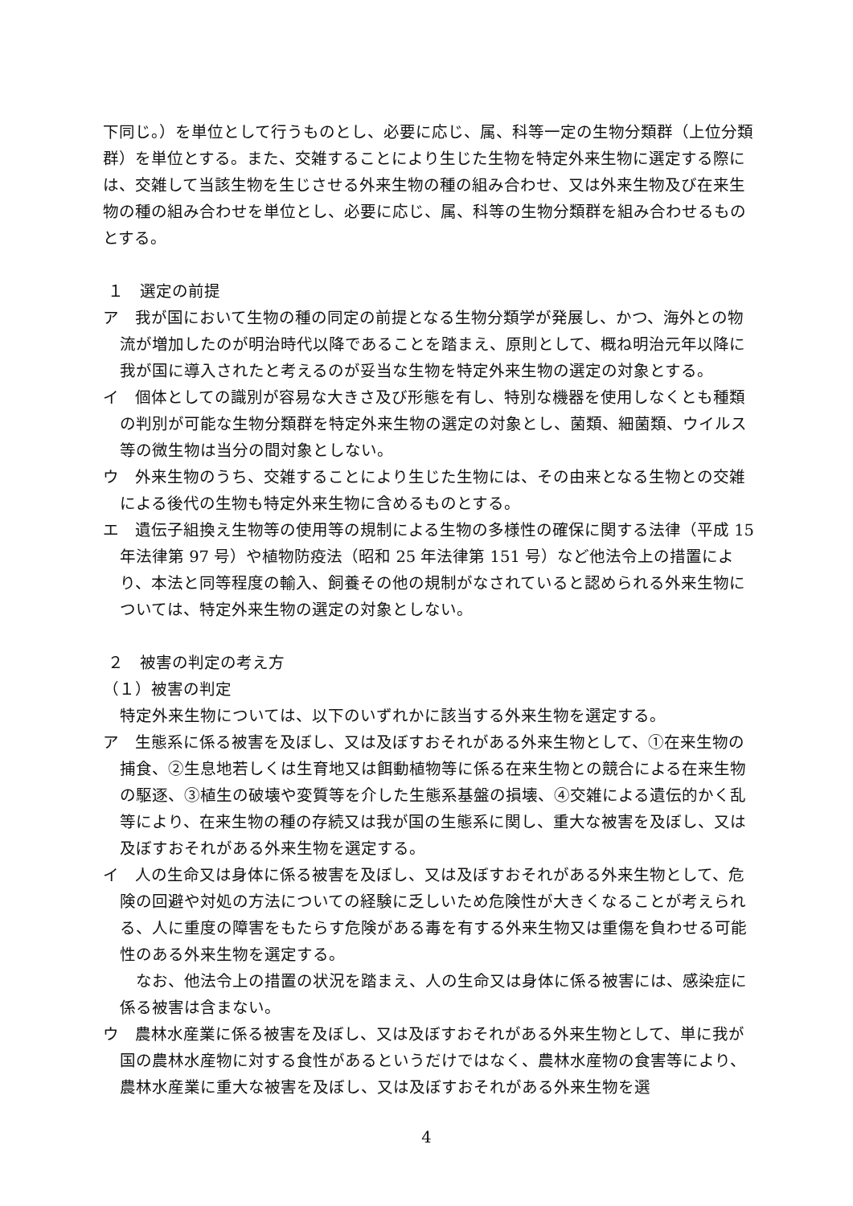下同じ。）を単位として行うものとし、必要に応じ、属、科等一定の生物分類群（上位分類群）を単位とする。また、交雑することにより生じた生物を特定外来生物に選定する際には、交雑して当該生物を生じさせる外来生物の種の組み合わせ、又は外来生物及び在来生物の種の組み合わせを単位とし、必要に応じ、属、科等の生物分類群を組み合わせるものとする。
１　選定の前提
ア　我が国において生物の種の同定の前提となる生物分類学が発展し、かつ、海外との物流が増加したのが明治時代以降であることを踏まえ、原則として、概ね明治元年以降に我が国に導入されたと考えるのが妥当な生物を特定外来生物の選定の対象とする。
イ　個体としての識別が容易な大きさ及び形態を有し、特別な機器を使用しなくとも種類の判別が可能な生物分類群を特定外来生物の選定の対象とし、菌類、細菌類、ウイルス等の微生物は当分の間対象としない。
ウ　外来生物のうち、交雑することにより生じた生物には、その由来となる生物との交雑による後代の生物も特定外来生物に含めるものとする。
エ　遺伝子組換え生物等の使用等の規制による生物の多様性の確保に関する法律（平成 15 年法律第 97 号）や植物防疫法（昭和 25 年法律第 151 号）など他法令上の措置により、本法と同等程度の輸入、飼養その他の規制がなされていると認められる外来生物については、特定外来生物の選定の対象としない。
２　被害の判定の考え方
（１）被害の判定
特定外来生物については、以下のいずれかに該当する外来生物を選定する。
ア　生態系に係る被害を及ぼし、又は及ぼすおそれがある外来生物として、①在来生物の捕食、②生息地若しくは生育地又は餌動植物等に係る在来生物との競合による在来生物の駆逐、③植生の破壊や変質等を介した生態系基盤の損壊、④交雑による遺伝的かく乱等により、在来生物の種の存続又は我が国の生態系に関し、重大な被害を及ぼし、又は及ぼすおそれがある外来生物を選定する。
イ　人の生命又は身体に係る被害を及ぼし、又は及ぼすおそれがある外来生物として、危険の回避や対処の方法についての経験に乏しいため危険性が大きくなることが考えられる、人に重度の障害をもたらす危険がある毒を有する外来生物又は重傷を負わせる可能性のある外来生物を選定する。
　なお、他法令上の措置の状況を踏まえ、人の生命又は身体に係る被害には、感染症に係る被害は含まない。
ウ　農林水産業に係る被害を及ぼし、又は及ぼすおそれがある外来生物として、単に我が国の農林水産物に対する食性があるというだけではなく、農林水産物の食害等により、農林水産業に重大な被害を及ぼし、又は及ぼすおそれがある外来生物を選
4